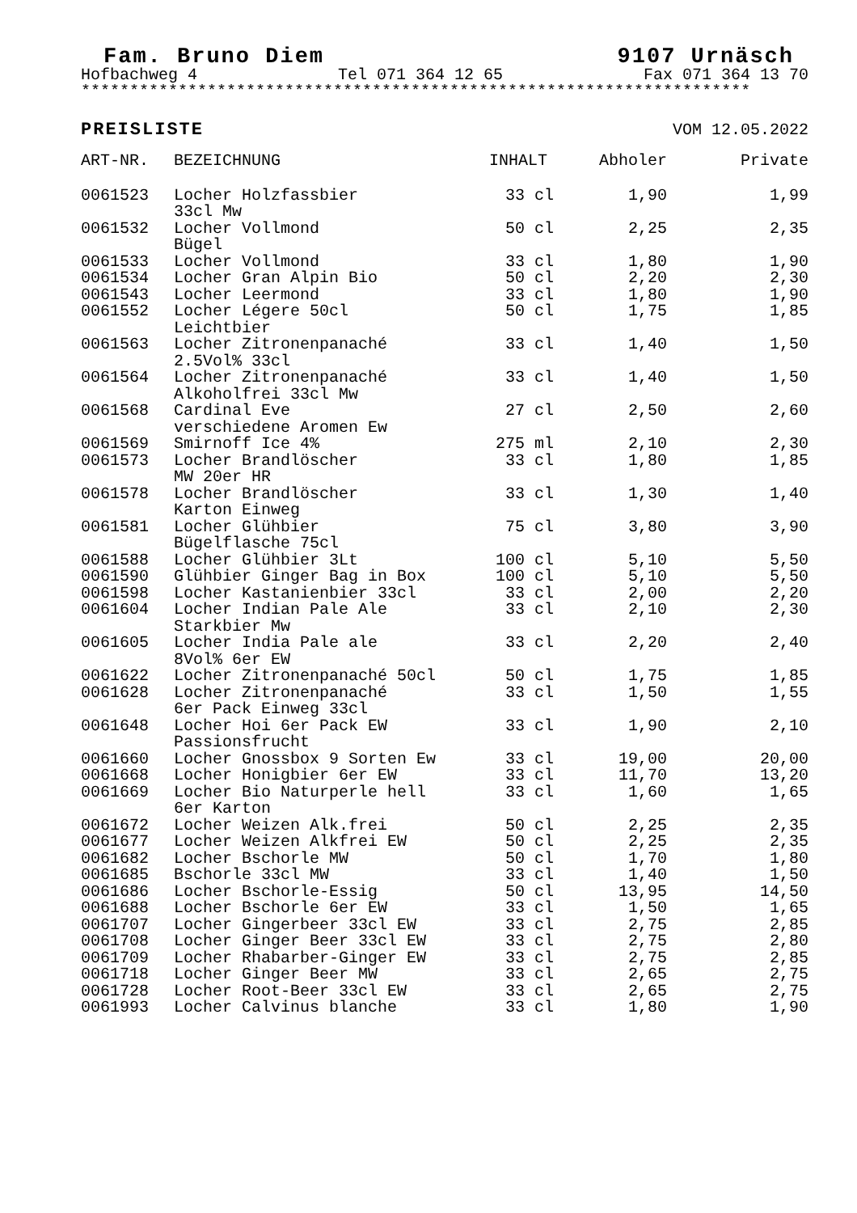Fam. Bruno Diem 9107 Urnäsch
Hofbachweg 4 Tel 071 364 12 65 Fax 071 364 13 70
*********************************************************************
PREISLISTE VOM 12.05.2022
| ART-NR. | BEZEICHNUNG | INHALT | Abholer | Private |
| --- | --- | --- | --- | --- |
| 0061523 | Locher Holzfassbier 33cl Mw | 33 cl | 1,90 | 1,99 |
| 0061532 | Locher Vollmond Bügel | 50 cl | 2,25 | 2,35 |
| 0061533 | Locher Vollmond | 33 cl | 1,80 | 1,90 |
| 0061534 | Locher Gran Alpin Bio | 50 cl | 2,20 | 2,30 |
| 0061543 | Locher Leermond | 33 cl | 1,80 | 1,90 |
| 0061552 | Locher Légere 50cl Leichtbier | 50 cl | 1,75 | 1,85 |
| 0061563 | Locher Zitronenpanaché 2.5Vol% 33cl | 33 cl | 1,40 | 1,50 |
| 0061564 | Locher Zitronenpanaché Alkoholfrei 33cl Mw | 33 cl | 1,40 | 1,50 |
| 0061568 | Cardinal Eve verschiedene Aromen Ew | 27 cl | 2,50 | 2,60 |
| 0061569 | Smirnoff Ice 4% | 275 ml | 2,10 | 2,30 |
| 0061573 | Locher Brandlöscher MW 20er HR | 33 cl | 1,80 | 1,85 |
| 0061578 | Locher Brandlöscher Karton Einweg | 33 cl | 1,30 | 1,40 |
| 0061581 | Locher Glühbier Bügelflasche 75cl | 75 cl | 3,80 | 3,90 |
| 0061588 | Locher Glühbier 3Lt | 100 cl | 5,10 | 5,50 |
| 0061590 | Glühbier Ginger Bag in Box | 100 cl | 5,10 | 5,50 |
| 0061598 | Locher Kastanienbier 33cl | 33 cl | 2,00 | 2,20 |
| 0061604 | Locher Indian Pale Ale Starkbier Mw | 33 cl | 2,10 | 2,30 |
| 0061605 | Locher India Pale ale 8Vol% 6er EW | 33 cl | 2,20 | 2,40 |
| 0061622 | Locher Zitronenpanaché 50cl | 50 cl | 1,75 | 1,85 |
| 0061628 | Locher Zitronenpanaché 6er Pack Einweg 33cl | 33 cl | 1,50 | 1,55 |
| 0061648 | Locher Hoi 6er Pack EW Passionsfrucht | 33 cl | 1,90 | 2,10 |
| 0061660 | Locher Gnossbox 9 Sorten Ew | 33 cl | 19,00 | 20,00 |
| 0061668 | Locher Honigbier 6er EW | 33 cl | 11,70 | 13,20 |
| 0061669 | Locher Bio Naturperle hell 6er Karton | 33 cl | 1,60 | 1,65 |
| 0061672 | Locher Weizen Alk.frei | 50 cl | 2,25 | 2,35 |
| 0061677 | Locher Weizen Alkfrei EW | 50 cl | 2,25 | 2,35 |
| 0061682 | Locher Bschorle MW | 50 cl | 1,70 | 1,80 |
| 0061685 | Bschorle 33cl MW | 33 cl | 1,40 | 1,50 |
| 0061686 | Locher Bschorle-Essig | 50 cl | 13,95 | 14,50 |
| 0061688 | Locher Bschorle 6er EW | 33 cl | 1,50 | 1,65 |
| 0061707 | Locher Gingerbeer 33cl EW | 33 cl | 2,75 | 2,85 |
| 0061708 | Locher Ginger Beer 33cl EW | 33 cl | 2,75 | 2,80 |
| 0061709 | Locher Rhabarber-Ginger EW | 33 cl | 2,75 | 2,85 |
| 0061718 | Locher Ginger Beer MW | 33 cl | 2,65 | 2,75 |
| 0061728 | Locher Root-Beer 33cl EW | 33 cl | 2,65 | 2,75 |
| 0061993 | Locher Calvinus blanche | 33 cl | 1,80 | 1,90 |